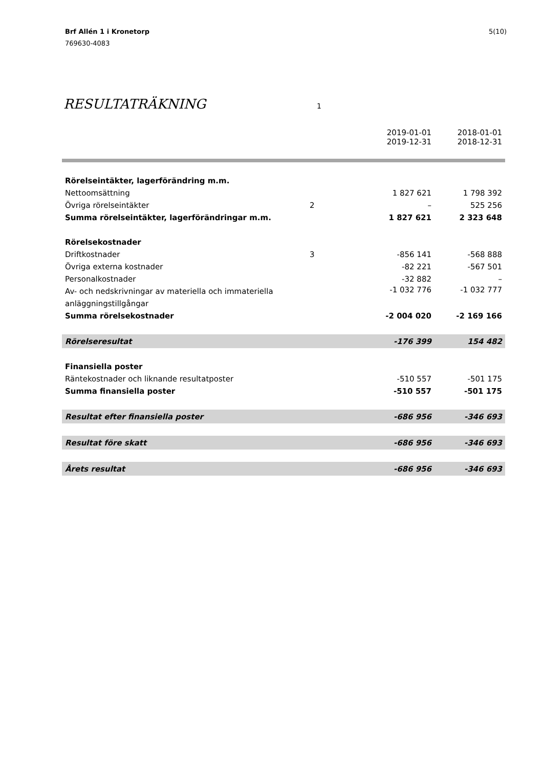Brf Allén 1 i Kronetorp
769630-4083
5(10)
RESULTATRÄKNING
1
| | | 2019-01-01 2019-12-31 | 2018-01-01 2018-12-31 |
| Rörelseintäkter, lagerförändring m.m. | | | |
| Nettoomsättning | | 1 827 621 | 1 798 392 |
| Övriga rörelseintäkter | 2 | – | 525 256 |
| Summa rörelseintäkter, lagerförändringar m.m. | | 1 827 621 | 2 323 648 |
| Rörelsekostnader | | | |
| Driftkostnader | 3 | -856 141 | -568 888 |
| Övriga externa kostnader | | -82 221 | -567 501 |
| Personalkostnader | | -32 882 | – |
| Av- och nedskrivningar av materiella och immateriella anläggningstillgångar | | -1 032 776 | -1 032 777 |
| Summa rörelsekostnader | | -2 004 020 | -2 169 166 |
| Rörelseresultat | | -176 399 | 154 482 |
| Finansiella poster | | | |
| Räntekostnader och liknande resultatposter | | -510 557 | -501 175 |
| Summa finansiella poster | | -510 557 | -501 175 |
| Resultat efter finansiella poster | | -686 956 | -346 693 |
| Resultat före skatt | | -686 956 | -346 693 |
| Årets resultat | | -686 956 | -346 693 |